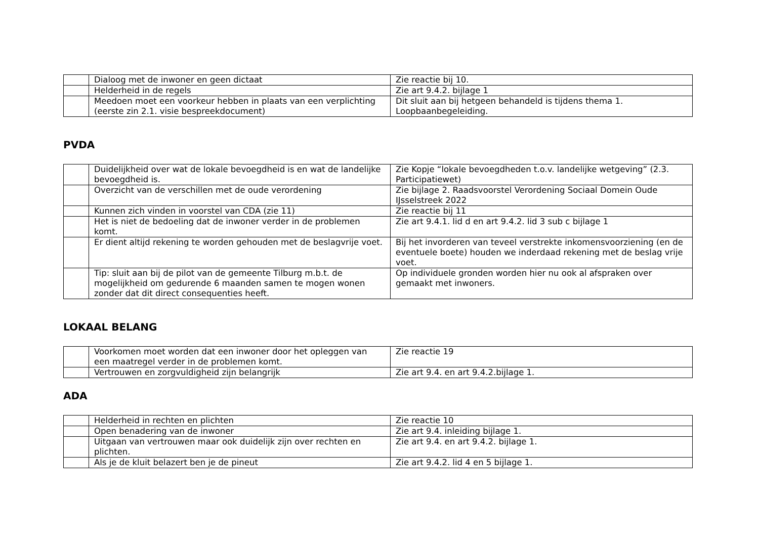| | Dialoog met de inwoner en geen dictaat | Zie reactie bij 10. |
| | Helderheid in de regels | Zie art 9.4.2. bijlage 1 |
| | Meedoen moet een voorkeur hebben in plaats van een verplichting (eerste zin 2.1. visie bespreekdocument) | Dit sluit aan bij hetgeen behandeld is tijdens thema 1. Loopbaanbegeleiding. |
PVDA
| | Duidelijkheid over wat de lokale bevoegdheid is en wat de landelijke bevoegdheid is. | Zie Kopje “lokale bevoegdheden t.o.v. landelijke wetgeving” (2.3. Participatiewet) |
| | Overzicht van de verschillen met de oude verordening | Zie bijlage 2. Raadsvoorstel Verordening Sociaal Domein Oude IJsselstreek 2022 |
| | Kunnen zich vinden in voorstel van CDA (zie 11) | Zie reactie bij 11 |
| | Het is niet de bedoeling dat de inwoner verder in de problemen komt. | Zie art 9.4.1. lid d en art 9.4.2. lid 3 sub c bijlage 1 |
| | Er dient altijd rekening te worden gehouden met de beslagvrije voet. | Bij het invorderen van teveel verstrekte inkomensvoorziening (en de eventuele boete) houden we inderdaad rekening met de beslag vrije voet. |
| | Tip: sluit aan bij de pilot van de gemeente Tilburg m.b.t. de mogelijkheid om gedurende 6 maanden samen te mogen wonen zonder dat dit direct consequenties heeft. | Op individuele gronden worden hier nu ook al afspraken over gemaakt met inwoners. |
LOKAAL BELANG
| | Voorkomen moet worden dat een inwoner door het opleggen van een maatregel verder in de problemen komt. | Zie reactie 19 |
| | Vertrouwen en zorgvuldigheid zijn belangrijk | Zie art 9.4. en art 9.4.2.bijlage 1. |
ADA
| | Helderheid in rechten en plichten | Zie reactie 10 |
| | Open benadering van de inwoner | Zie art 9.4. inleiding bijlage 1. |
| | Uitgaan van vertrouwen maar ook duidelijk zijn over rechten en plichten. | Zie art 9.4. en art 9.4.2. bijlage 1. |
| | Als je de kluit belazert ben je de pineut | Zie art 9.4.2. lid 4 en 5 bijlage 1. |